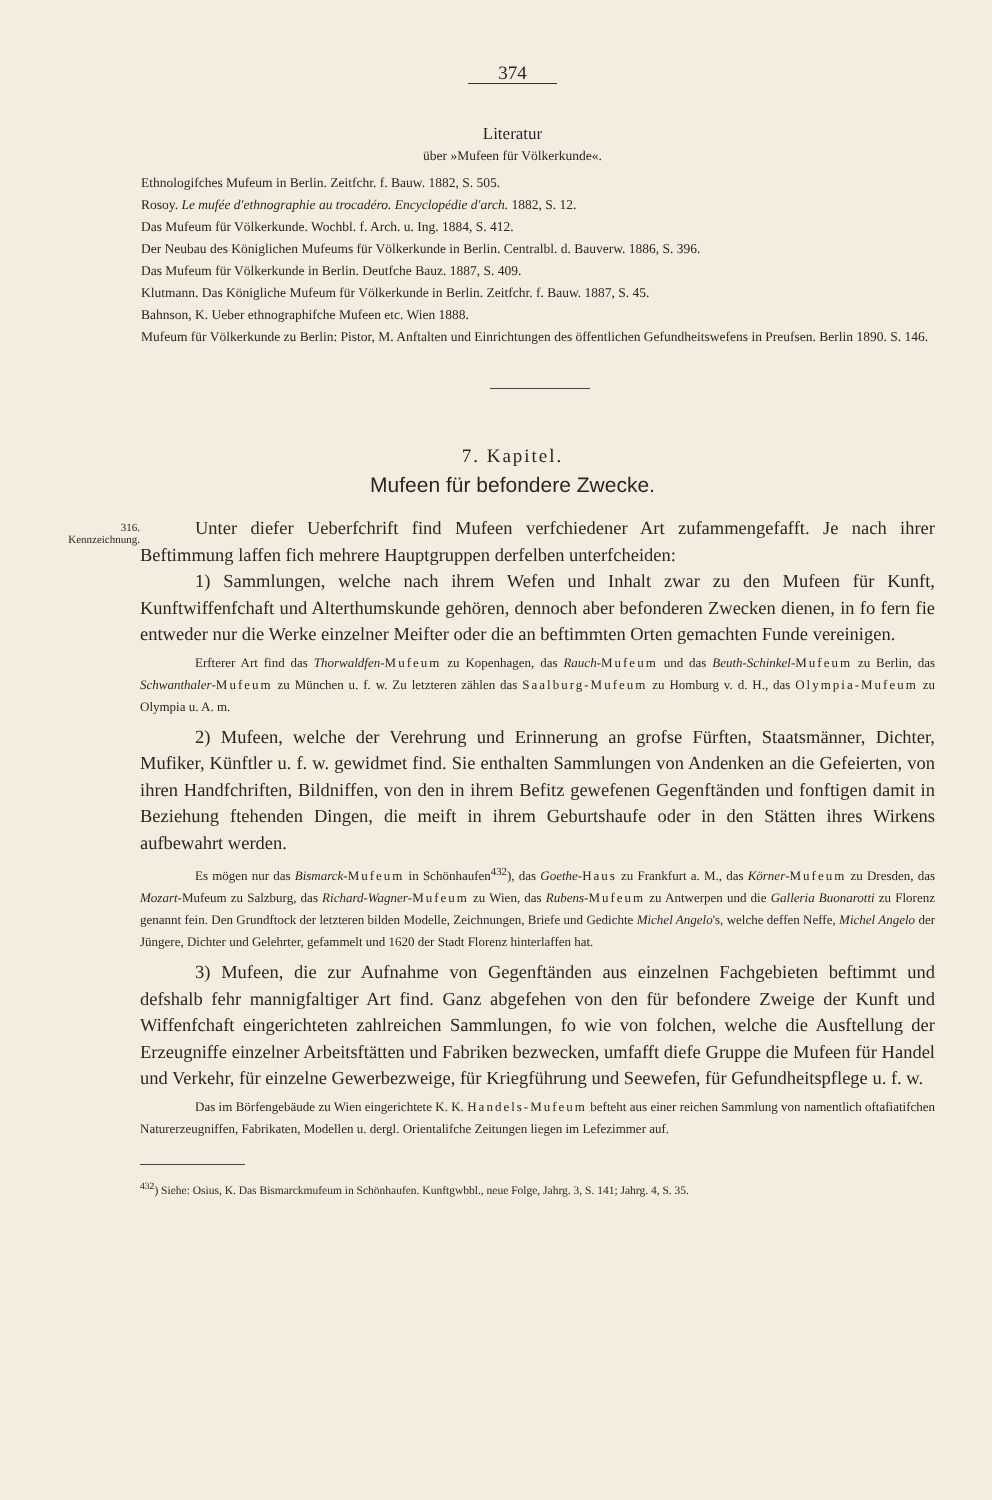374
Literatur
über »Mufeen für Völkerkunde«.
Ethnologifches Mufeum in Berlin. Zeitfchr. f. Bauw. 1882, S. 505.
Rosoy. Le mufée d'ethnographie au trocadéro. Encyclopédie d'arch. 1882, S. 12.
Das Mufeum für Völkerkunde. Wochbl. f. Arch. u. Ing. 1884, S. 412.
Der Neubau des Königlichen Mufeums für Völkerkunde in Berlin. Centralbl. d. Bauverw. 1886, S. 396.
Das Mufeum für Völkerkunde in Berlin. Deutfche Bauz. 1887, S. 409.
Klutmann. Das Königliche Mufeum für Völkerkunde in Berlin. Zeitfchr. f. Bauw. 1887, S. 45.
Bahnson, K. Ueber ethnographifche Mufeen etc. Wien 1888.
Mufeum für Völkerkunde zu Berlin: Pistor, M. Anftalten und Einrichtungen des öffentlichen Gefundheitswefens in Preufsen. Berlin 1890. S. 146.
7. Kapitel.
Mufeen für befondere Zwecke.
316.
Kennzeichnung.
Unter diefer Ueberfchrift find Mufeen verfchiedener Art zufammengefafft. Je nach ihrer Beftimmung laffen fich mehrere Hauptgruppen derfelben unterfcheiden:
1) Sammlungen, welche nach ihrem Wefen und Inhalt zwar zu den Mufeen für Kunft, Kunftwiffenfchaft und Alterthumskunde gehören, dennoch aber befonderen Zwecken dienen, in fo fern fie entweder nur die Werke einzelner Meifter oder die an beftimmten Orten gemachten Funde vereinigen.
Erfterer Art find das Thorwaldfen-Mufeum zu Kopenhagen, das Rauch-Mufeum und das Beuth-Schinkel-Mufeum zu Berlin, das Schwanthaler-Mufeum zu München u. f. w. Zu letzteren zählen das Saalburg-Mufeum zu Homburg v. d. H., das Olympia-Mufeum zu Olympia u. A. m.
2) Mufeen, welche der Verehrung und Erinnerung an grofse Fürften, Staatsmänner, Dichter, Mufiker, Künftler u. f. w. gewidmet find. Sie enthalten Sammlungen von Andenken an die Gefeierten, von ihren Handfchriften, Bildniffen, von den in ihrem Befitz gewefenen Gegenftänden und fonftigen damit in Beziehung ftehenden Dingen, die meift in ihrem Geburtshaufe oder in den Stätten ihres Wirkens aufbewahrt werden.
Es mögen nur das Bismarck-Mufeum in Schönhaufen<sup>432</sup>), das Goethe-Haus zu Frankfurt a. M., das Körner-Mufeum zu Dresden, das Mozart-Mufeum zu Salzburg, das Richard-Wagner-Mufeum zu Wien, das Rubens-Mufeum zu Antwerpen und die Galleria Buonarotti zu Florenz genannt fein. Den Grundftock der letzteren bilden Modelle, Zeichnungen, Briefe und Gedichte Michel Angelo's, welche deffen Neffe, Michel Angelo der Jüngere, Dichter und Gelehrter, gefammelt und 1620 der Stadt Florenz hinterlaffen hat.
3) Mufeen, die zur Aufnahme von Gegenftänden aus einzelnen Fachgebieten beftimmt und defshalb fehr mannigfaltiger Art find. Ganz abgefehen von den für befondere Zweige der Kunft und Wiffenfchaft eingerichteten zahlreichen Sammlungen, fo wie von folchen, welche die Ausftellung der Erzeugniffe einzelner Arbeitsftätten und Fabriken bezwecken, umfafft diefe Gruppe die Mufeen für Handel und Verkehr, für einzelne Gewerbezweige, für Kriegführung und Seewefen, für Gefundheitspflege u. f. w.
Das im Börfengebäude zu Wien eingerichtete K. K. Handels-Mufeum befteht aus einer reichen Sammlung von namentlich oftafiatifchen Naturerzeugniffen, Fabrikaten, Modellen u. dergl. Orientalifche Zeitungen liegen im Lefezimmer auf.
<sup>432</sup>) Siehe: Osius, K. Das Bismarckmufeum in Schönhaufen. Kunftgwbbl., neue Folge, Jahrg. 3, S. 141; Jahrg. 4, S. 35.